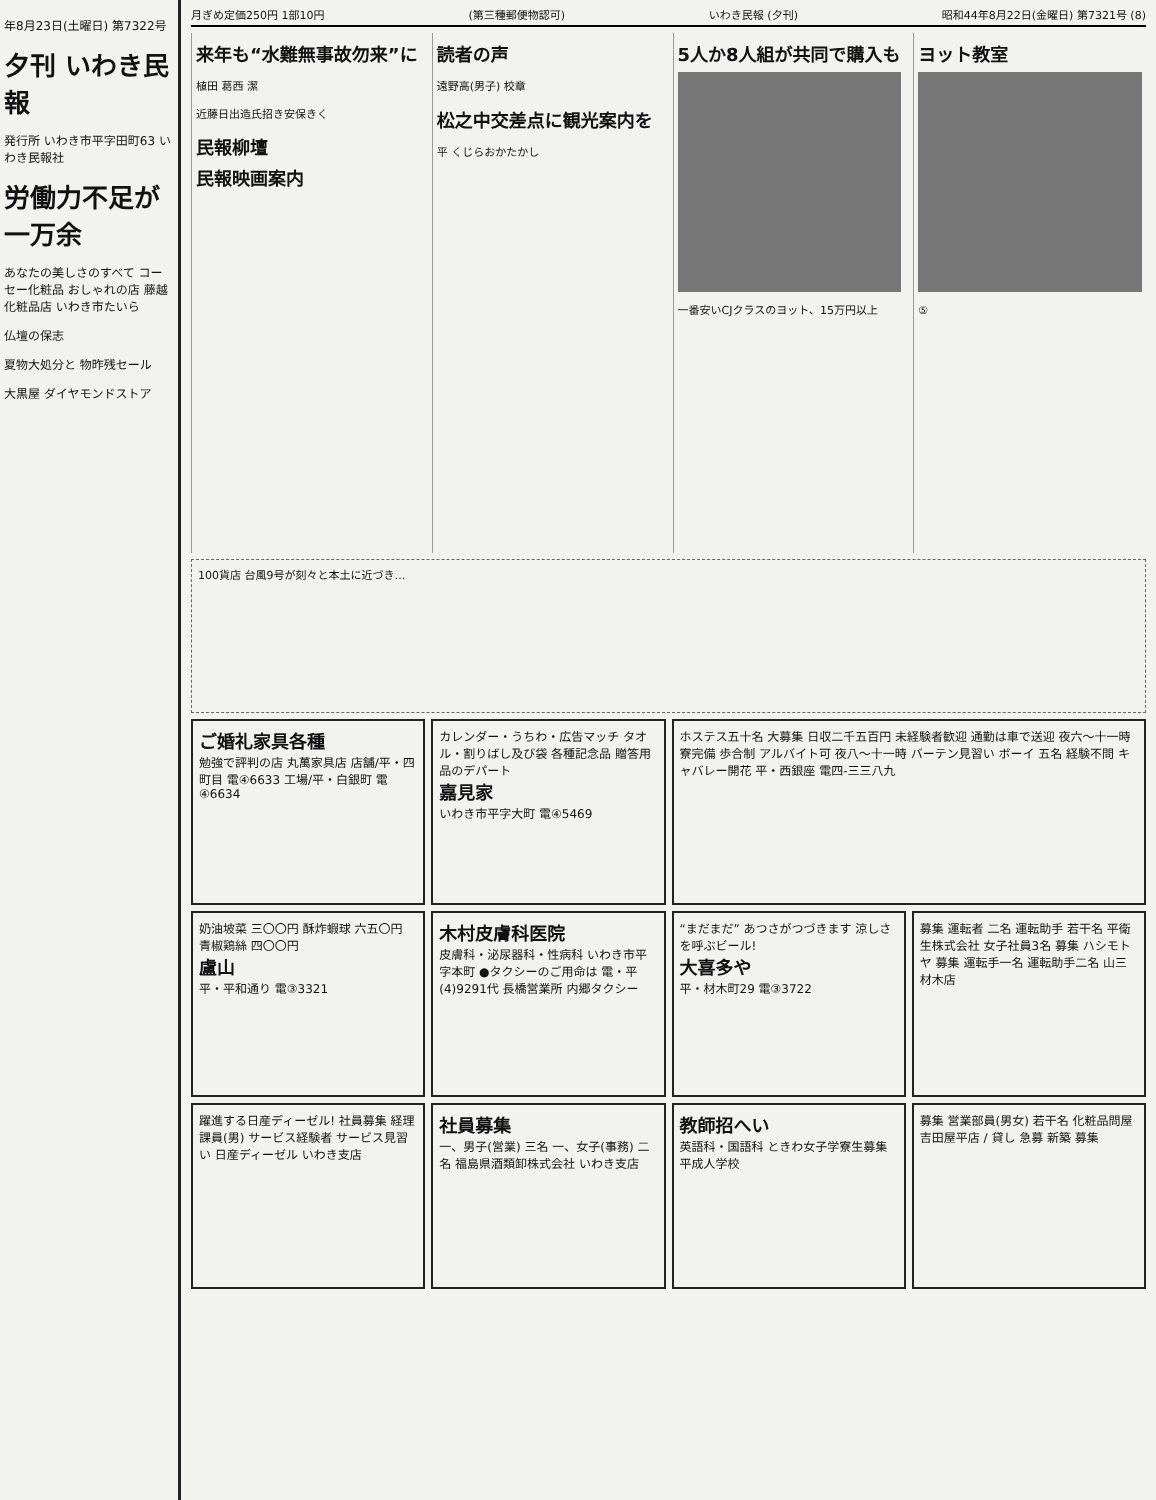年8月23日(土曜日) 第7322号
夕刊 いわき民報
発行所 いわき市平字田町63 いわき民報社
労働力不足が一万余
あなたの美しさのすべて コーセー化粧品 おしゃれの店 藤越化粧品店 いわき市たいら
仏壇の保志
夏物大処分と 物昨残セール
大黒屋 ダイヤモンドストア
月ぎめ定価250円 1部10円 (第三種郵便物認可) いわき民報 (夕刊) 昭和44年8月22日(金曜日) 第7321号 (8)
来年も“水難無事故勿来”に
植田 葛西 潔
近藤日出造氏招き安保きく
民報柳壇
民報映画案内
読者の声
遠野高(男子) 校章
松之中交差点に観光案内を
平 くじらおかたかし
5人か8人組が共同で購入も
一番安いCJクラスのヨット、15万円以上
ヨット教室
⑤
100貨店 台風9号が刻々と本土に近づき…
ご婚礼家具各種
勉強で評判の店 丸萬家具店 店舗/平・四町目 電④6633 工場/平・白銀町 電④6634
カレンダー・うちわ・広告マッチ タオル・割りばし及び袋 各種記念品 贈答用品のデパート
嘉見家
いわき市平字大町 電④5469
ホステス五十名 大募集 日収二千五百円 未経験者歓迎 通勤は車で送迎 夜六〜十一時 寮完備 歩合制 アルバイト可 夜八〜十一時 バーテン見習い ボーイ 五名 経験不問 キャバレー開花 平・西銀座 電四-三三八九
奶油坡菜 三〇〇円 酥炸蝦球 六五〇円 青椒鶏絲 四〇〇円
盧山
平・平和通り 電③3321
木村皮膚科医院
皮膚科・泌尿器科・性病科 いわき市平字本町 ●タクシーのご用命は 電・平(4)9291代 長橋営業所 内郷タクシー
“まだまだ” あつさがつづきます 涼しさを呼ぶビール!
大喜多や
平・材木町29 電③3722
募集 運転者 二名 運転助手 若干名 平衛生株式会社 女子社員3名 募集 ハシモトヤ 募集 運転手一名 運転助手二名 山三材木店
躍進する日産ディーゼル! 社員募集 経理課員(男) サービス経験者 サービス見習い 日産ディーゼル いわき支店
社員募集
一、男子(営業) 三名 一、女子(事務) 二名 福島県酒類卸株式会社 いわき支店
教師招へい
英語科・国語科 ときわ女子学寮生募集 平成人学校
募集 営業部員(男女) 若干名 化粧品問屋 吉田屋平店 / 貸し 急募 新築 募集